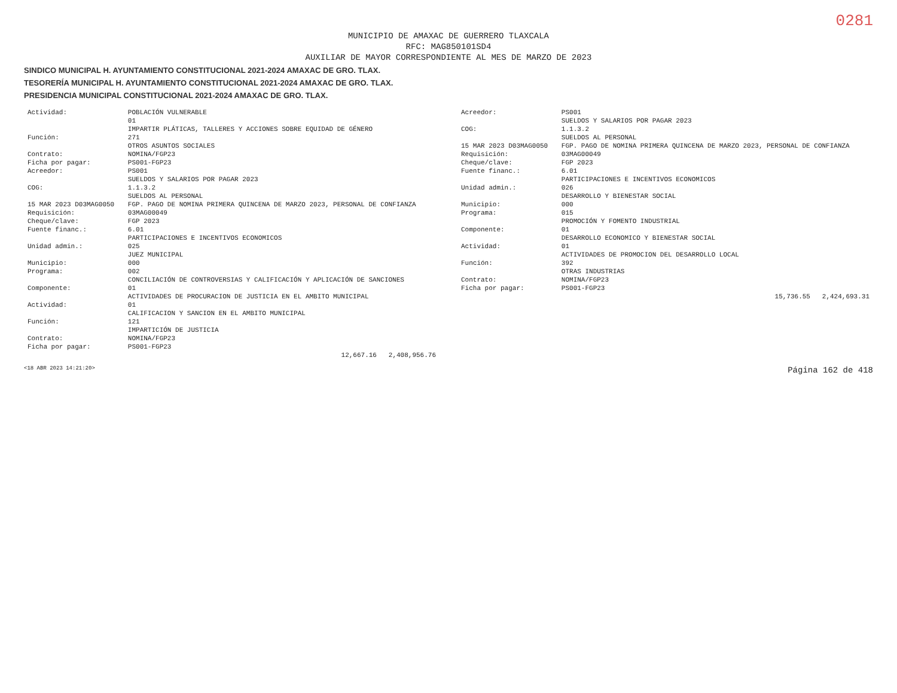0281
MUNICIPIO DE AMAXAC DE GUERRERO TLAXCALA
RFC: MAG850101SD4
AUXILIAR DE MAYOR CORRESPONDIENTE AL MES DE MARZO DE 2023
SINDICO MUNICIPAL H. AYUNTAMIENTO CONSTITUCIONAL 2021-2024 AMAXAC DE GRO. TLAX.
TESORERÍA MUNICIPAL H. AYUNTAMIENTO CONSTITUCIONAL 2021-2024 AMAXAC DE GRO. TLAX.
PRESIDENCIA MUNICIPAL CONSTITUCIONAL 2021-2024 AMAXAC DE GRO. TLAX.
| Actividad: | POBLACIÓN VULNERABLE |
| | 01 |
| | IMPARTIR PLÁTICAS, TALLERES Y ACCIONES SOBRE EQUIDAD DE GÉNERO |
| Función: | 271 |
| | OTROS ASUNTOS SOCIALES |
| Contrato: | NOMINA/FGP23 |
| Ficha por pagar: | PS001-FGP23 |
| Acreedor: | PS001 |
| | SUELDOS Y SALARIOS POR PAGAR 2023 |
| COG: | 1.1.3.2 |
| | SUELDOS AL PERSONAL |
| 15 MAR 2023 D03MAG0050 | FGP. PAGO DE NOMINA PRIMERA QUINCENA DE MARZO 2023, PERSONAL DE CONFIANZA |
| Requisición: | 03MAG00049 |
| Cheque/clave: | FGP 2023 |
| Fuente financ.: | 6.01 |
| | PARTICIPACIONES E INCENTIVOS ECONOMICOS |
| Unidad admin.: | 025 |
| | JUEZ MUNICIPAL |
| Municipio: | 000 |
| Programa: | 002 |
| | CONCILIACIÓN DE CONTROVERSIAS Y CALIFICACIÓN Y APLICACIÓN DE SANCIONES |
| Componente: | 01 |
| | ACTIVIDADES DE PROCURACION DE JUSTICIA EN EL AMBITO MUNICIPAL |
| Actividad: | 01 |
| | CALIFICACION Y SANCION EN EL AMBITO MUNICIPAL |
| Función: | 121 |
| | IMPARTICIÓN DE JUSTICIA |
| Contrato: | NOMINA/FGP23 |
| Ficha por pagar: | PS001-FGP23 |
| | 12,667.16 2,408,956.76 |
| Acreedor: | PS001 |
| | SUELDOS Y SALARIOS POR PAGAR 2023 |
| COG: | 1.1.3.2 |
| | SUELDOS AL PERSONAL |
| 15 MAR 2023 D03MAG0050 | FGP. PAGO DE NOMINA PRIMERA QUINCENA DE MARZO 2023, PERSONAL DE CONFIANZA |
| Requisición: | 03MAG00049 |
| Cheque/clave: | FGP 2023 |
| Fuente financ.: | 6.01 |
| | PARTICIPACIONES E INCENTIVOS ECONOMICOS |
| Unidad admin.: | 026 |
| | DESARROLLO Y BIENESTAR SOCIAL |
| Municipio: | 000 |
| Programa: | 015 |
| | PROMOCIÓN Y FOMENTO INDUSTRIAL |
| Componente: | 01 |
| | DESARROLLO ECONOMICO Y BIENESTAR SOCIAL |
| Actividad: | 01 |
| | ACTIVIDADES DE PROMOCION DEL DESARROLLO LOCAL |
| Función: | 392 |
| | OTRAS INDUSTRIAS |
| Contrato: | NOMINA/FGP23 |
| Ficha por pagar: | PS001-FGP23 |
| | 15,736.55 2,424,693.31 |
<18 ABR 2023 14:21:20> Página 162 de 418